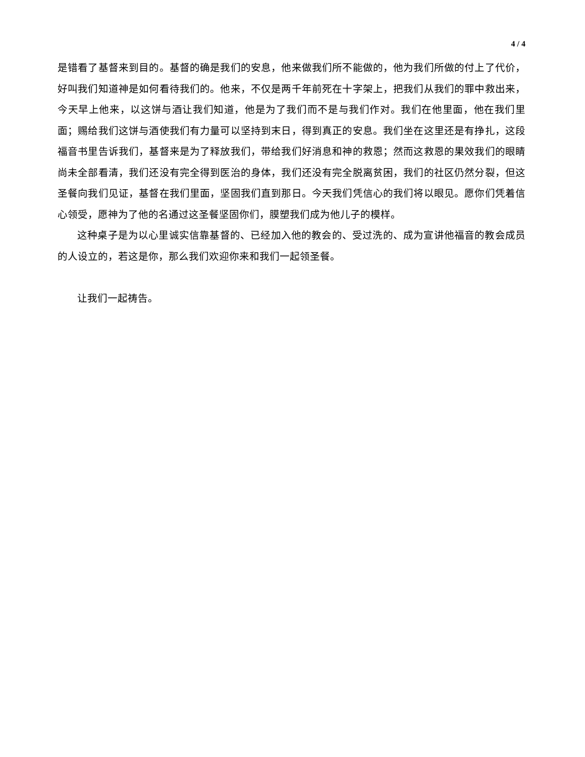4 / 4
是错看了基督来到目的。基督的确是我们的安息，他来做我们所不能做的，他为我们所做的付上了代价，好叫我们知道神是如何看待我们的。他来，不仅是两千年前死在十字架上，把我们从我们的罪中救出来，今天早上他来，以这饼与酒让我们知道，他是为了我们而不是与我们作对。我们在他里面，他在我们里面；赐给我们这饼与酒使我们有力量可以坚持到末日，得到真正的安息。我们坐在这里还是有挣扎，这段福音书里告诉我们，基督来是为了释放我们，带给我们好消息和神的救恩；然而这救恩的果效我们的眼睛尚未全部看清，我们还没有完全得到医治的身体，我们还没有完全脱离贫困，我们的社区仍然分裂，但这圣餐向我们见证，基督在我们里面，坚固我们直到那日。今天我们凭信心的我们将以眼见。愿你们凭着信心领受，愿神为了他的名通过这圣餐坚固你们，膜塑我们成为他儿子的模样。
这种桌子是为以心里诚实信靠基督的、已经加入他的教会的、受过洗的、成为宣讲他福音的教会成员的人设立的，若这是你，那么我们欢迎你来和我们一起领圣餐。
让我们一起祷告。